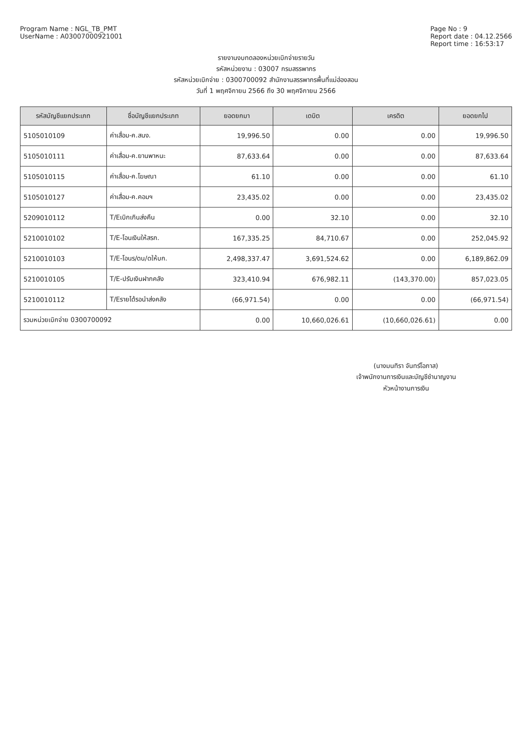Program Name : NGL_TB_PMT
UserName : A03007000921001
Page No : 9
Report date : 04.12.2566
Report time : 16:53:17
รายงานงบทดลองหน่วยเบิกจ่ายรายวัน
รหัสหน่วยงาน : 03007 กรมสรรพากร
รหัสหน่วยเบิกจ่าย : 0300700092 สำนักงานสรรพากรพื้นที่แม่ฮ่องสอน
วันที่ 1 พฤศจิกายน 2566 ถึง 30 พฤศจิกายน 2566
| รหัสบัญชีแยกประเภท | ชื่อบัญชีแยกประเภท | ยอดยกมา | เดบิต | เครดิต | ยอดยกไป |
| --- | --- | --- | --- | --- | --- |
| 5105010109 | ค่าเสื่อม-ค.สนง. | 19,996.50 | 0.00 | 0.00 | 19,996.50 |
| 5105010111 | ค่าเสื่อม-ค.ยานพาหนะ | 87,633.64 | 0.00 | 0.00 | 87,633.64 |
| 5105010115 | ค่าเสื่อม-ค.โฆษณา | 61.10 | 0.00 | 0.00 | 61.10 |
| 5105010127 | ค่าเสื่อม-ค.คอมฯ | 23,435.02 | 0.00 | 0.00 | 23,435.02 |
| 5209010112 | T/Eเบิกเกินส่งคืน | 0.00 | 32.10 | 0.00 | 32.10 |
| 5210010102 | T/E-โอนเงินให้สรก. | 167,335.25 | 84,710.67 | 0.00 | 252,045.92 |
| 5210010103 | T/E-โอนร/ดน/ดให้บก. | 2,498,337.47 | 3,691,524.62 | 0.00 | 6,189,862.09 |
| 5210010105 | T/E-ปรับเงินฝากคลัง | 323,410.94 | 676,982.11 | (143,370.00) | 857,023.05 |
| 5210010112 | T/Eรายได้รอนำส่งคลัง | (66,971.54) | 0.00 | 0.00 | (66,971.54) |
| รวมหน่วยเบิกจ่าย 0300700092 | | 0.00 | 10,660,026.61 | (10,660,026.61) | 0.00 |
(นางมนทิรา จันทร์โอภาส)
เจ้าพนักงานการเงินและบัญชีชำนาญงาน
หัวหน้างานการเงิน